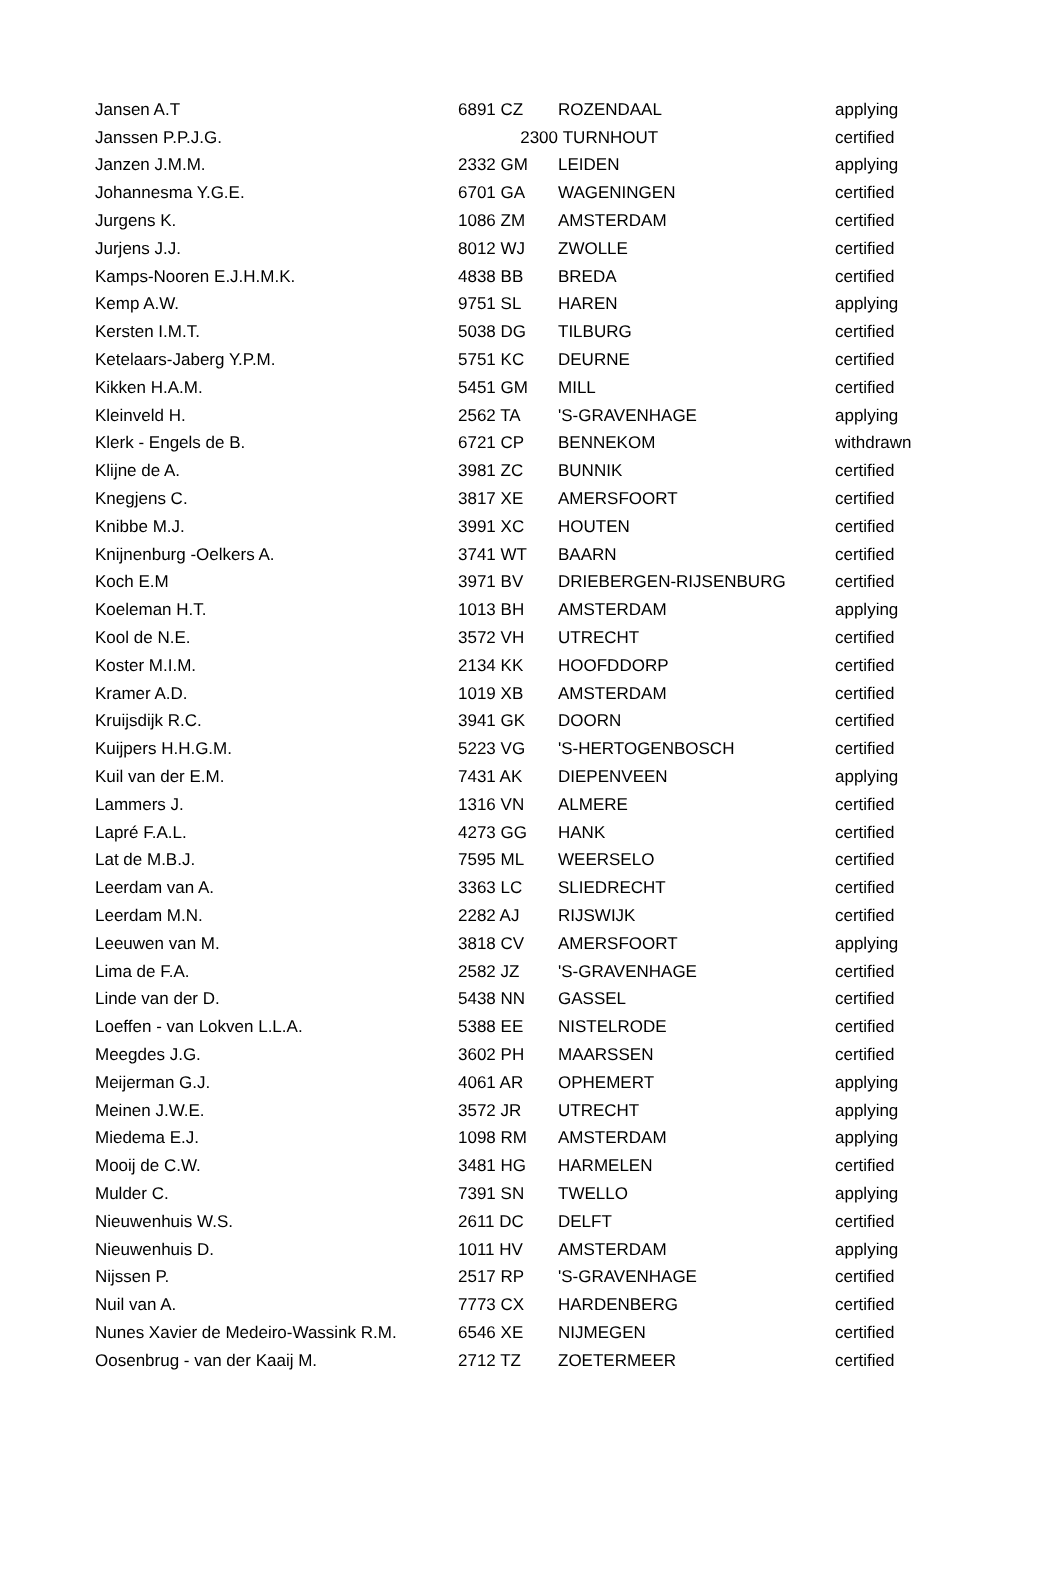| Jansen A.T | 6891 CZ | ROZENDAAL | applying |
| Janssen P.P.J.G. | 2300 | TURNHOUT | certified |
| Janzen J.M.M. | 2332 GM | LEIDEN | applying |
| Johannesma Y.G.E. | 6701 GA | WAGENINGEN | certified |
| Jurgens K. | 1086 ZM | AMSTERDAM | certified |
| Jurjens J.J. | 8012 WJ | ZWOLLE | certified |
| Kamps-Nooren E.J.H.M.K. | 4838 BB | BREDA | certified |
| Kemp A.W. | 9751 SL | HAREN | applying |
| Kersten I.M.T. | 5038 DG | TILBURG | certified |
| Ketelaars-Jaberg Y.P.M. | 5751 KC | DEURNE | certified |
| Kikken H.A.M. | 5451 GM | MILL | certified |
| Kleinveld H. | 2562 TA | 'S-GRAVENHAGE | applying |
| Klerk - Engels de B. | 6721 CP | BENNEKOM | withdrawn |
| Klijne de A. | 3981 ZC | BUNNIK | certified |
| Knegjens C. | 3817 XE | AMERSFOORT | certified |
| Knibbe M.J. | 3991 XC | HOUTEN | certified |
| Knijnenburg -Oelkers A. | 3741 WT | BAARN | certified |
| Koch E.M | 3971 BV | DRIEBERGEN-RIJSENBURG | certified |
| Koeleman H.T. | 1013 BH | AMSTERDAM | applying |
| Kool de N.E. | 3572 VH | UTRECHT | certified |
| Koster M.I.M. | 2134 KK | HOOFDDORP | certified |
| Kramer A.D. | 1019 XB | AMSTERDAM | certified |
| Kruijsdijk R.C. | 3941 GK | DOORN | certified |
| Kuijpers H.H.G.M. | 5223 VG | 'S-HERTOGENBOSCH | certified |
| Kuil van der E.M. | 7431 AK | DIEPENVEEN | applying |
| Lammers J. | 1316 VN | ALMERE | certified |
| Lapré F.A.L. | 4273 GG | HANK | certified |
| Lat de M.B.J. | 7595 ML | WEERSELO | certified |
| Leerdam van A. | 3363 LC | SLIEDRECHT | certified |
| Leerdam M.N. | 2282 AJ | RIJSWIJK | certified |
| Leeuwen van M. | 3818 CV | AMERSFOORT | applying |
| Lima de F.A. | 2582 JZ | 'S-GRAVENHAGE | certified |
| Linde van der D. | 5438 NN | GASSEL | certified |
| Loeffen - van Lokven L.L.A. | 5388 EE | NISTELRODE | certified |
| Meegdes J.G. | 3602 PH | MAARSSEN | certified |
| Meijerman G.J. | 4061 AR | OPHEMERT | applying |
| Meinen J.W.E. | 3572 JR | UTRECHT | applying |
| Miedema E.J. | 1098 RM | AMSTERDAM | applying |
| Mooij de C.W. | 3481 HG | HARMELEN | certified |
| Mulder C. | 7391 SN | TWELLO | applying |
| Nieuwenhuis W.S. | 2611 DC | DELFT | certified |
| Nieuwenhuis D. | 1011 HV | AMSTERDAM | applying |
| Nijssen P. | 2517 RP | 'S-GRAVENHAGE | certified |
| Nuil van A. | 7773 CX | HARDENBERG | certified |
| Nunes Xavier de Medeiro-Wassink R.M. | 6546 XE | NIJMEGEN | certified |
| Oosenbrug - van der Kaaij M. | 2712 TZ | ZOETERMEER | certified |